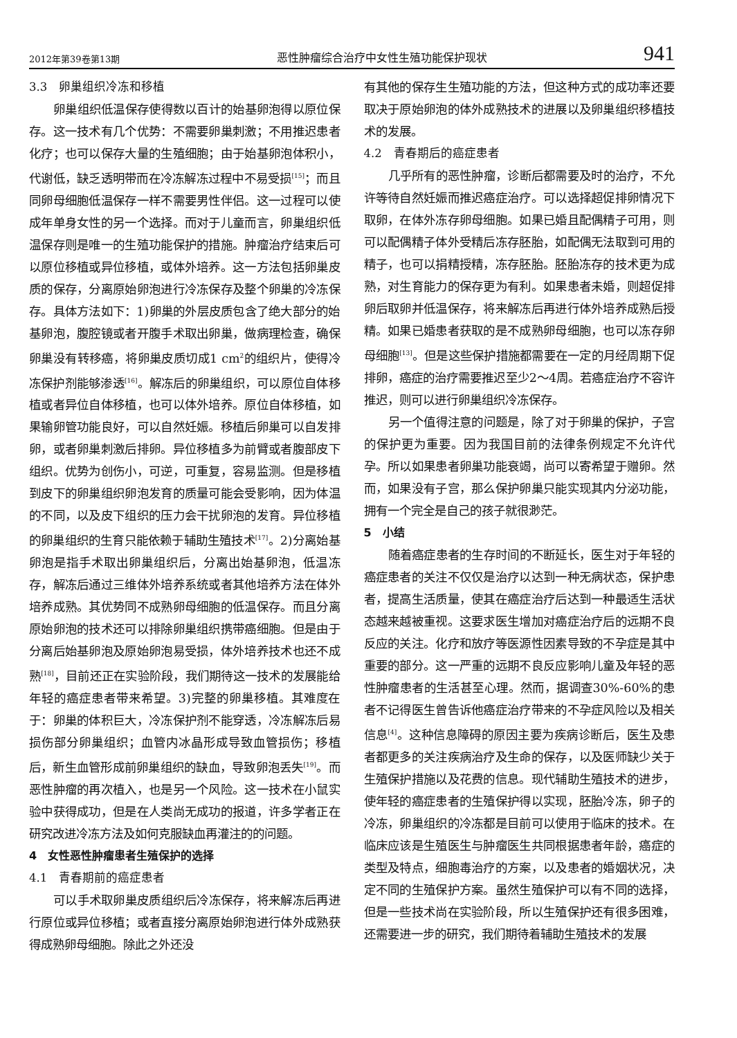2012年第39卷第13期 恶性肿瘤综合治疗中女性生殖功能保护现状 941
3.3　卵巢组织冷冻和移植
卵巢组织低温保存使得数以百计的始基卵泡得以原位保存。这一技术有几个优势：不需要卵巢刺激；不用推迟患者化疗；也可以保存大量的生殖细胞；由于始基卵泡体积小，代谢低，缺乏透明带而在冷冻解冻过程中不易受损<sup>[15]</sup>；而且同卵母细胞低温保存一样不需要男性伴侣。这一过程可以使成年单身女性的另一个选择。而对于儿童而言，卵巢组织低温保存则是唯一的生殖功能保护的措施。肿瘤治疗结束后可以原位移植或异位移植，或体外培养。这一方法包括卵巢皮质的保存，分离原始卵泡进行冷冻保存及整个卵巢的冷冻保存。具体方法如下：1)卵巢的外层皮质包含了绝大部分的始基卵泡，腹腔镜或者开腹手术取出卵巢，做病理检查，确保卵巢没有转移癌，将卵巢皮质切成1 cm<sup>2</sup>的组织片，使得冷冻保护剂能够渗透<sup>[16]</sup>。解冻后的卵巢组织，可以原位自体移植或者异位自体移植，也可以体外培养。原位自体移植，如果输卵管功能良好，可以自然妊娠。移植后卵巢可以自发排卵，或者卵巢刺激后排卵。异位移植多为前臂或者腹部皮下组织。优势为创伤小，可逆，可重复，容易监测。但是移植到皮下的卵巢组织卵泡发育的质量可能会受影响，因为体温的不同，以及皮下组织的压力会干扰卵泡的发育。异位移植的卵巢组织的生育只能依赖于辅助生殖技术<sup>[17]</sup>。2)分离始基卵泡是指手术取出卵巢组织后，分离出始基卵泡，低温冻存，解冻后通过三维体外培养系统或者其他培养方法在体外培养成熟。其优势同不成熟卵母细胞的低温保存。而且分离原始卵泡的技术还可以排除卵巢组织携带癌细胞。但是由于分离后始基卵泡及原始卵泡易受损，体外培养技术也还不成熟<sup>[18]</sup>，目前还正在实验阶段，我们期待这一技术的发展能给年轻的癌症患者带来希望。3)完整的卵巢移植。其难度在于：卵巢的体积巨大，冷冻保护剂不能穿透，冷冻解冻后易损伤部分卵巢组织；血管内冰晶形成导致血管损伤；移植后，新生血管形成前卵巢组织的缺血，导致卵泡丢失<sup>[19]</sup>。而恶性肿瘤的再次植入，也是另一个风险。这一技术在小鼠实验中获得成功，但是在人类尚无成功的报道，许多学者正在研究改进冷冻方法及如何克服缺血再灌注的的问题。
4　女性恶性肿瘤患者生殖保护的选择
4.1　青春期前的癌症患者
可以手术取卵巢皮质组织后冷冻保存，将来解冻后再进行原位或异位移植；或者直接分离原始卵泡进行体外成熟获得成熟卵母细胞。除此之外还没
有其他的保存生生殖功能的方法，但这种方式的成功率还要取决于原始卵泡的体外成熟技术的进展以及卵巢组织移植技术的发展。
4.2　青春期后的癌症患者
几乎所有的恶性肿瘤，诊断后都需要及时的治疗，不允许等待自然妊娠而推迟癌症治疗。可以选择超促排卵情况下取卵，在体外冻存卵母细胞。如果已婚且配偶精子可用，则可以配偶精子体外受精后冻存胚胎，如配偶无法取到可用的精子，也可以捐精授精，冻存胚胎。胚胎冻存的技术更为成熟，对生育能力的保存更为有利。如果患者未婚，则超促排卵后取卵并低温保存，将来解冻后再进行体外培养成熟后授精。如果已婚患者获取的是不成熟卵母细胞，也可以冻存卵母细胞<sup>[13]</sup>。但是这些保护措施都需要在一定的月经周期下促排卵，癌症的治疗需要推迟至少2～4周。若癌症治疗不容许推迟，则可以进行卵巢组织冷冻保存。
另一个值得注意的问题是，除了对于卵巢的保护，子宫的保护更为重要。因为我国目前的法律条例规定不允许代孕。所以如果患者卵巢功能衰竭，尚可以寄希望于赠卵。然而，如果没有子宫，那么保护卵巢只能实现其内分泌功能，拥有一个完全是自己的孩子就很渺茫。
5　小结
随着癌症患者的生存时间的不断延长，医生对于年轻的癌症患者的关注不仅仅是治疗以达到一种无病状态，保护患者，提高生活质量，使其在癌症治疗后达到一种最适生活状态越来越被重视。这要求医生增加对癌症治疗后的远期不良反应的关注。化疗和放疗等医源性因素导致的不孕症是其中重要的部分。这一严重的远期不良反应影响儿童及年轻的恶性肿瘤患者的生活甚至心理。然而，据调查30%-60%的患者不记得医生曾告诉他癌症治疗带来的不孕症风险以及相关信息<sup>[4]</sup>。这种信息障碍的原因主要为疾病诊断后，医生及患者都更多的关注疾病治疗及生命的保存，以及医师缺少关于生殖保护措施以及花费的信息。现代辅助生殖技术的进步，使年轻的癌症患者的生殖保护得以实现，胚胎冷冻，卵子的冷冻，卵巢组织的冷冻都是目前可以使用于临床的技术。在临床应该是生殖医生与肿瘤医生共同根据患者年龄，癌症的类型及特点，细胞毒治疗的方案，以及患者的婚姻状况，决定不同的生殖保护方案。虽然生殖保护可以有不同的选择，但是一些技术尚在实验阶段，所以生殖保护还有很多困难，还需要进一步的研究，我们期待着辅助生殖技术的发展